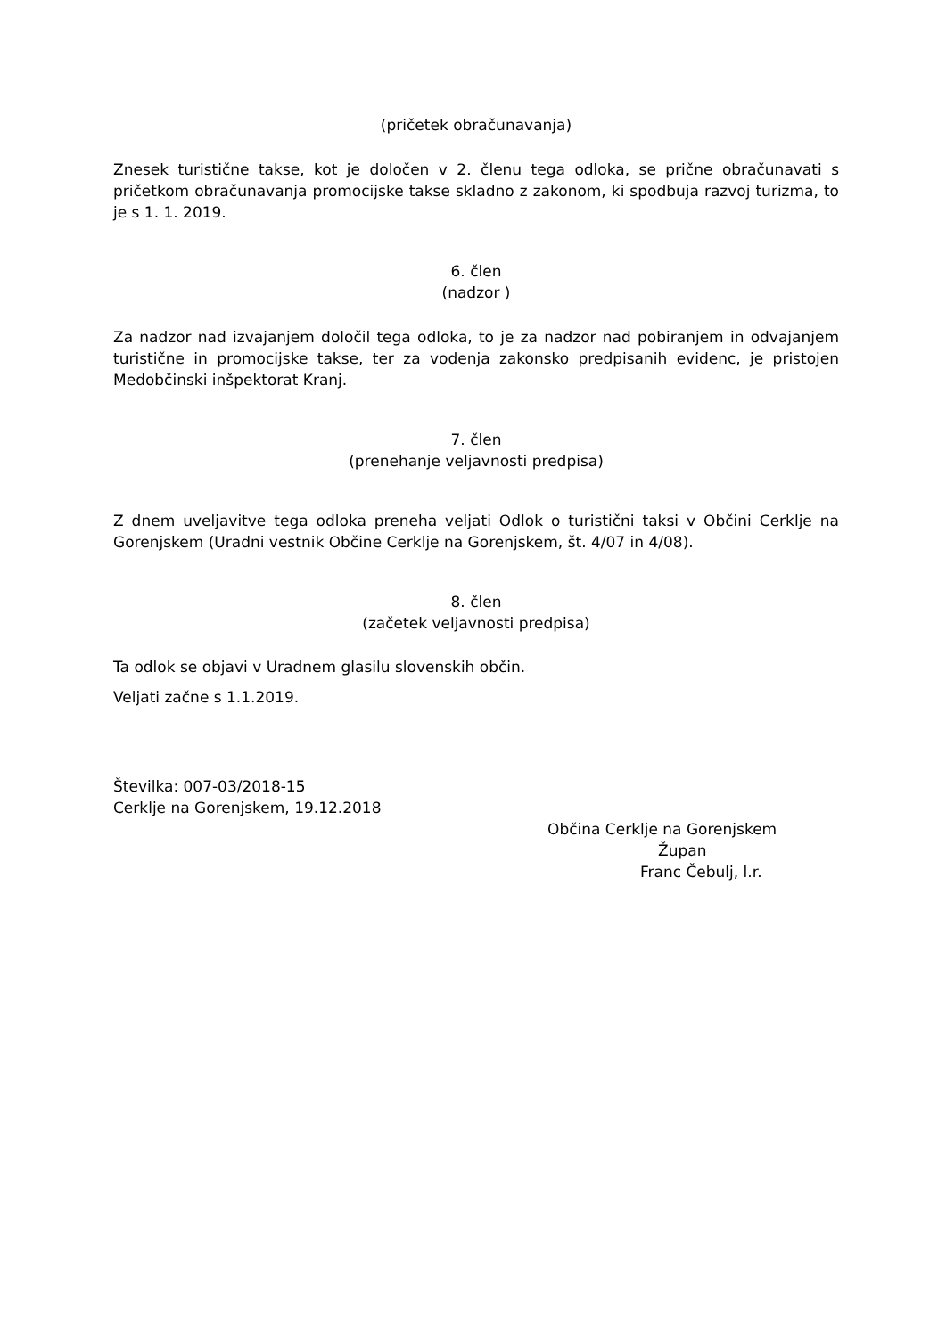(pričetek obračunavanja)
Znesek turistične takse, kot je določen v 2. členu tega odloka, se prične obračunavati s pričetkom obračunavanja promocijske takse skladno z zakonom, ki spodbuja razvoj turizma, to je s 1. 1. 2019.
6. člen
(nadzor )
Za nadzor nad izvajanjem določil tega odloka, to je za nadzor nad pobiranjem in odvajanjem turistične in promocijske takse, ter za vodenja zakonsko predpisanih evidenc, je pristojen Medobčinski inšpektorat Kranj.
7. člen
(prenehanje veljavnosti predpisa)
Z dnem uveljavitve tega odloka preneha veljati Odlok o turistični taksi v Občini Cerklje na Gorenjskem (Uradni vestnik Občine Cerklje na Gorenjskem, št. 4/07 in 4/08).
8. člen
(začetek veljavnosti predpisa)
Ta odlok se objavi v Uradnem glasilu slovenskih občin.
Veljati začne s 1.1.2019.
Številka: 007-03/2018-15
Cerklje na Gorenjskem, 19.12.2018
Občina Cerklje na Gorenjskem
Župan
Franc Čebulj, l.r.